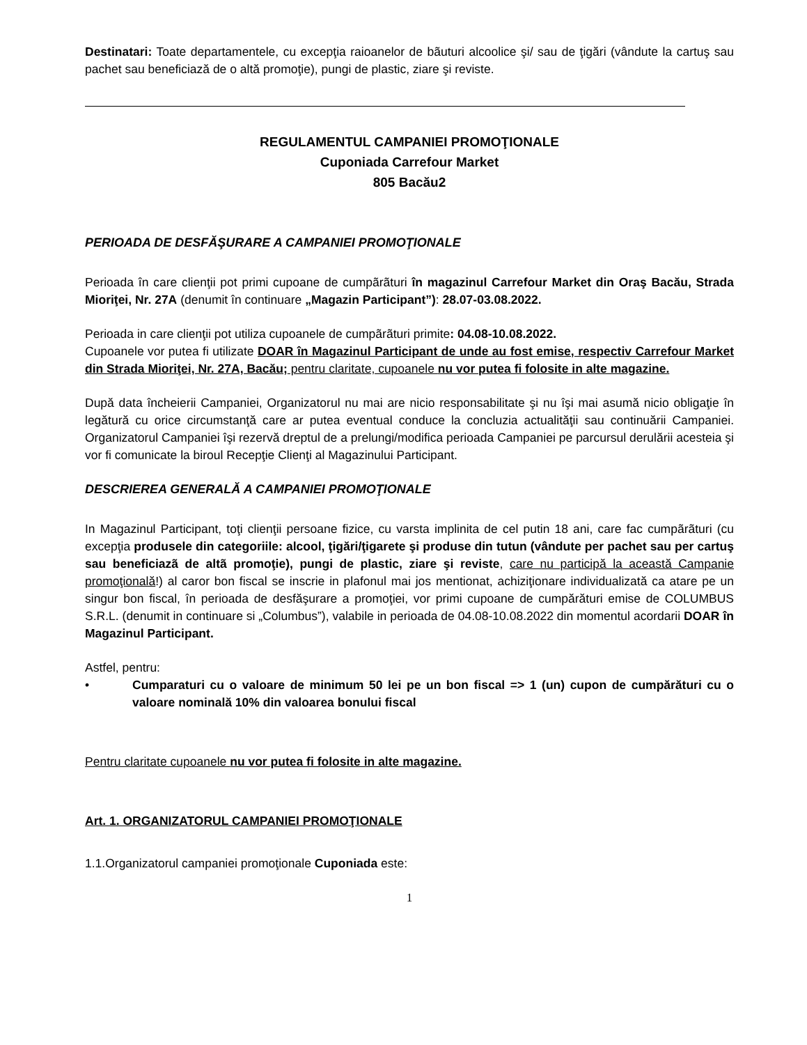Destinatari: Toate departamentele, cu excepţia raioanelor de bãuturi alcoolice şi/ sau de ţigări (vândute la cartuş sau pachet sau beneficiază de o altă promoţie), pungi de plastic, ziare şi reviste.
REGULAMENTUL CAMPANIEI PROMOŢIONALE
Cuponiada Carrefour Market
805 Bacău2
PERIOADA DE DESFĂŞURARE A CAMPANIEI PROMOŢIONALE
Perioada în care clienţii pot primi cupoane de cumpãrãturi în magazinul Carrefour Market din Oraş Bacău, Strada Mioriţei, Nr. 27A (denumit în continuare „Magazin Participant”): 28.07-03.08.2022.
Perioada in care clienţii pot utiliza cupoanele de cumpãrãturi primite: 04.08-10.08.2022.
Cupoanele vor putea fi utilizate DOAR în Magazinul Participant de unde au fost emise, respectiv Carrefour Market din Strada Mioriţei, Nr. 27A, Bacău; pentru claritate, cupoanele nu vor putea fi folosite in alte magazine.
După data încheierii Campaniei, Organizatorul nu mai are nicio responsabilitate şi nu îşi mai asumă nicio obligaţie în legătură cu orice circumstanţă care ar putea eventual conduce la concluzia actualităţii sau continuării Campaniei. Organizatorul Campaniei îşi rezervă dreptul de a prelungi/modifica perioada Campaniei pe parcursul derulării acesteia şi vor fi comunicate la biroul Recepţie Clienţi al Magazinului Participant.
DESCRIEREA GENERALĂ A CAMPANIEI PROMOŢIONALE
In Magazinul Participant, toţi clienţii persoane fizice, cu varsta implinita de cel putin 18 ani, care fac cumpãrãturi (cu excepţia produsele din categoriile: alcool, ţigări/ţigarete şi produse din tutun (vândute per pachet sau per cartuş sau beneficiazã de altã promoţie), pungi de plastic, ziare şi reviste, care nu participă la această Campanie promoţională!) al caror bon fiscal se inscrie in plafonul mai jos mentionat, achiziţionare individualizată ca atare pe un singur bon fiscal, în perioada de desfăşurare a promoţiei, vor primi cupoane de cumpărături emise de COLUMBUS S.R.L. (denumit in continuare si „Columbus”), valabile in perioada de 04.08-10.08.2022 din momentul acordarii DOAR în Magazinul Participant.
Astfel, pentru:
• Cumparaturi cu o valoare de minimum 50 lei pe un bon fiscal => 1 (un) cupon de cumpărături cu o valoare nominală 10% din valoarea bonului fiscal
Pentru claritate cupoanele nu vor putea fi folosite in alte magazine.
Art. 1. ORGANIZATORUL CAMPANIEI PROMOŢIONALE
1.1.Organizatorul campaniei promoţionale Cuponiada este:
1